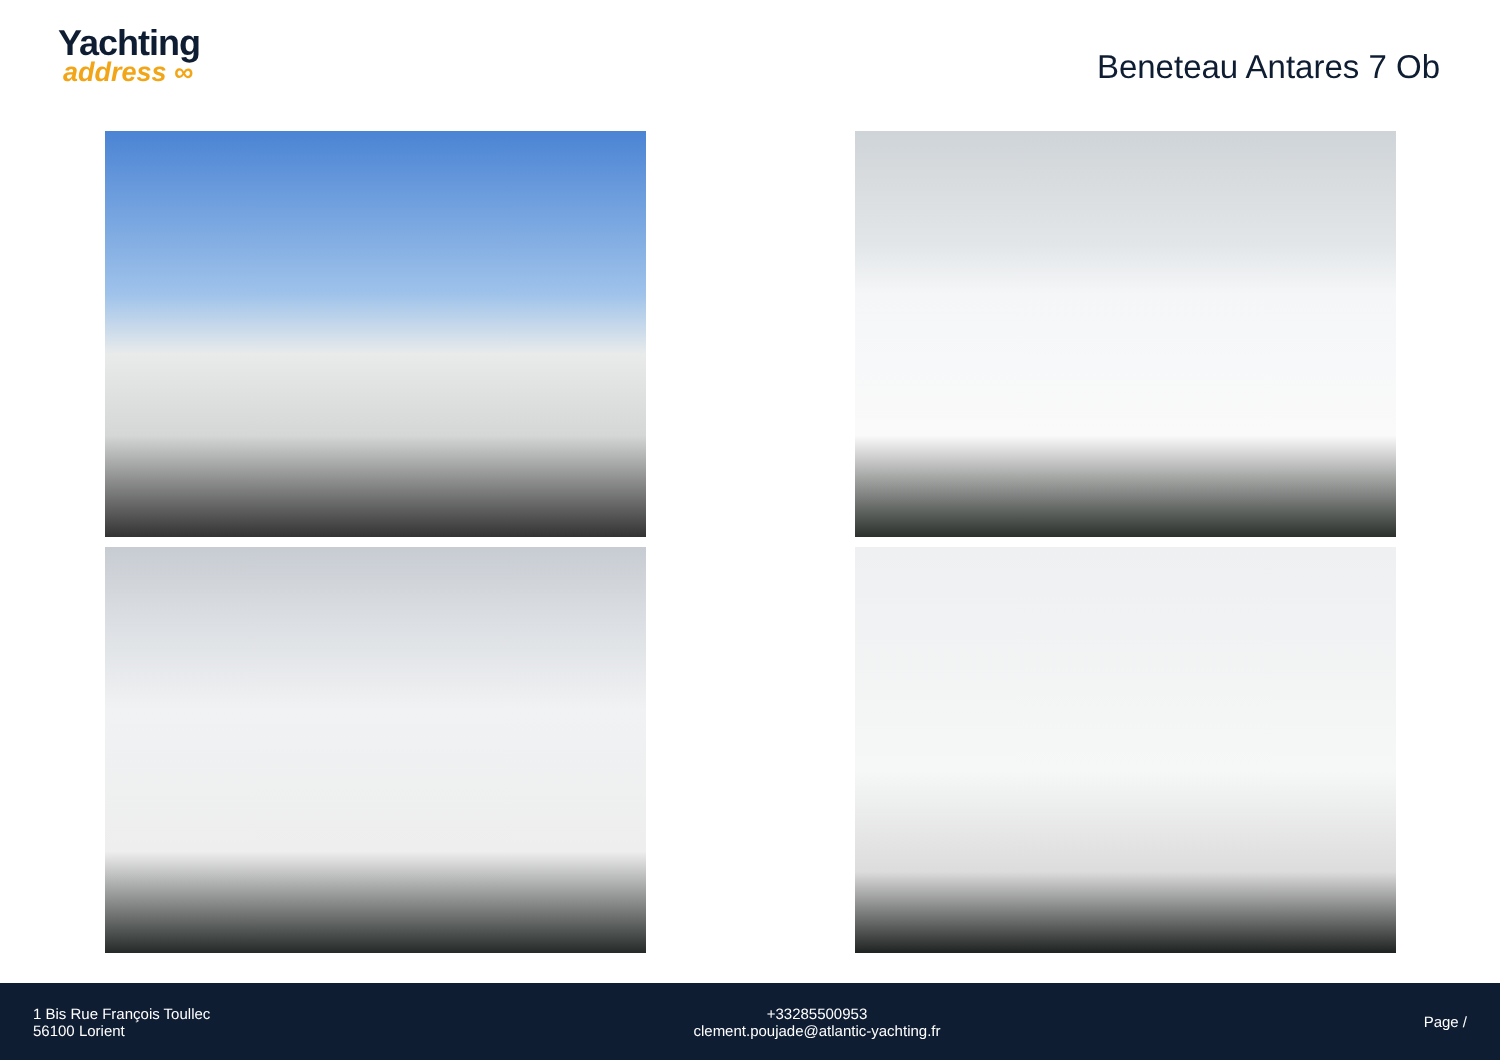Yachting
address ∞
Beneteau Antares 7 Ob
1 Bis Rue François Toullec
56100 Lorient
+33285500953
clement.poujade@atlantic-yachting.fr
Page /